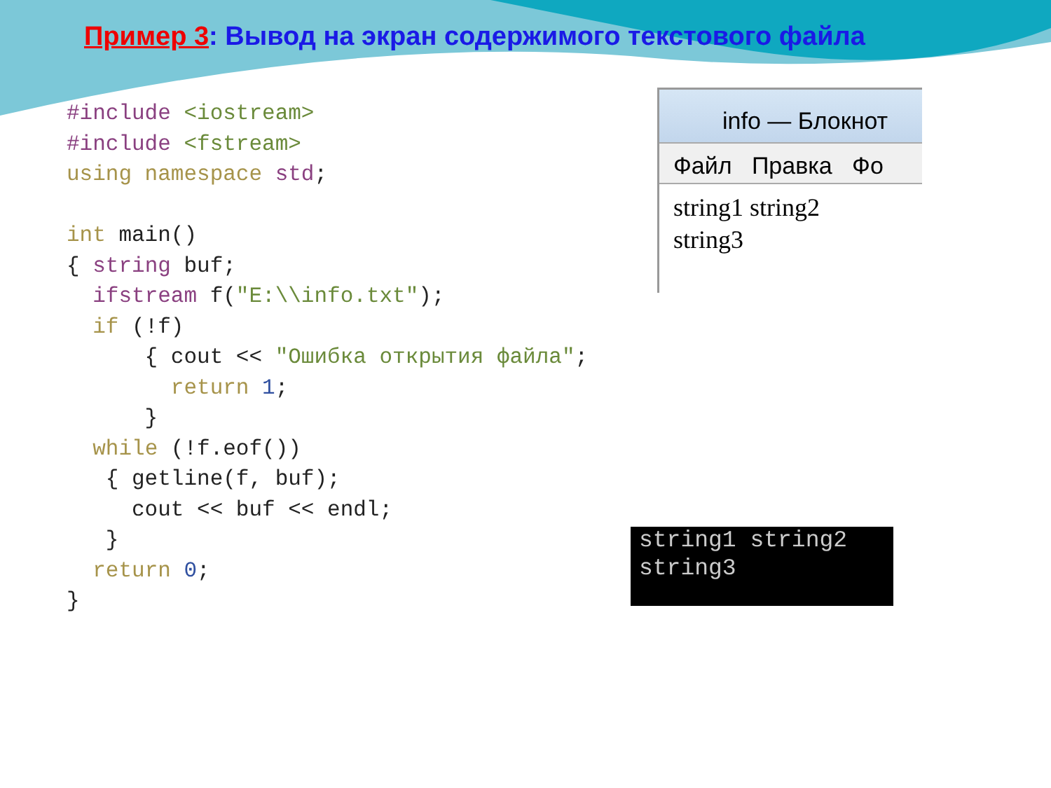Пример 3: Вывод на экран содержимого текстового файла
#include <iostream> #include <fstream> using namespace std; int main() { string buf; ifstream f("E:\\info.txt"); if (!f) { cout << "Ошибка открытия файла"; return 1; } while (!f.eof()) { getline(f, buf); cout << buf << endl; } return 0; }
info — Блокнот
Файл Правка Фо
string1 string2
string3
string1 string2
string3